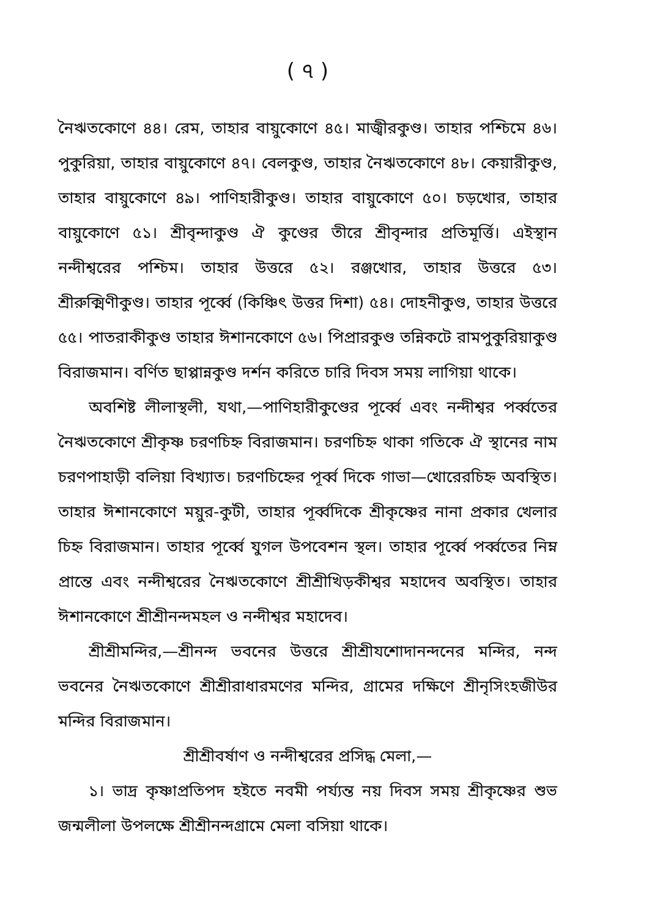( ৭ )
নৈঋতকোণে ৪৪। রেম, তাহার বায়ুকোণে ৪৫। মাজ্বীরকুণ্ড। তাহার পশ্চিমে ৪৬। পুকুরিয়া, তাহার বায়ুকোণে ৪৭। বেলকুণ্ড, তাহার নৈঋতকোণে ৪৮। কেয়ারীকুণ্ড, তাহার বায়ুকোণে ৪৯। পাণিহারীকুণ্ড। তাহার বায়ুকোণে ৫০। চড়খোর, তাহার বায়ুকোণে ৫১। শ্রীবৃন্দাকুণ্ড ঐ কুণ্ডের তীরে শ্রীবৃন্দার প্রতিমূর্ত্তি। এইস্থান নন্দীশ্বরের পশ্চিম। তাহার উত্তরে ৫২। রঞ্জখোর, তাহার উত্তরে ৫৩। শ্রীরুক্মিণীকুণ্ড। তাহার পূর্ব্বে (কিঞ্চিৎ উত্তর দিশা) ৫৪। দোহনীকুণ্ড, তাহার উত্তরে ৫৫। পাতরাকীকুণ্ড তাহার ঈশানকোণে ৫৬। পিপ্রারকুণ্ড তন্নিকটে রামপুকুরিয়াকুণ্ড বিরাজমান। বর্ণিত ছাপ্পান্নকুণ্ড দর্শন করিতে চারি দিবস সময় লাগিয়া থাকে।
অবশিষ্ট লীলাস্থলী, যথা,—পাণিহারীকুণ্ডের পূর্ব্বে এবং নন্দীশ্বর পর্ব্বতের নৈঋতকোণে শ্রীকৃষ্ণ চরণচিহ্ন বিরাজমান। চরণচিহ্ন থাকা গতিকে ঐ স্থানের নাম চরণপাহাড়ী বলিয়া বিখ্যাত। চরণচিহ্নের পূর্ব্ব দিকে গাভা—খোরেরচিহ্ন অবস্থিত। তাহার ঈশানকোণে ময়ুর-কুটী, তাহার পূর্ব্বদিকে শ্রীকৃষ্ণের নানা প্রকার খেলার চিহ্ন বিরাজমান। তাহার পূর্ব্বে যুগল উপবেশন স্থল। তাহার পূর্ব্বে পর্ব্বতের নিম্ন প্রান্তে এবং নন্দীশ্বরের নৈঋতকোণে শ্রীশ্রীখিড়কীশ্বর মহাদেব অবস্থিত। তাহার ঈশানকোণে শ্রীশ্রীনন্দমহল ও নন্দীশ্বর মহাদেব।
শ্রীশ্রীমন্দির,—শ্রীনন্দ ভবনের উত্তরে শ্রীশ্রীযশোদানন্দনের মন্দির, নন্দ ভবনের নৈঋতকোণে শ্রীশ্রীরাধারমণের মন্দির, গ্রামের দক্ষিণে শ্রীনৃসিংহজীউর মন্দির বিরাজমান।
শ্রীশ্রীবর্ষাণ ও নন্দীশ্বরের প্রসিদ্ধ মেলা,—
১। ভাদ্র কৃষ্ণাপ্রতিপদ হইতে নবমী পর্য্যন্ত নয় দিবস সময় শ্রীকৃষ্ণের শুভ জন্মলীলা উপলক্ষে শ্রীশ্রীনন্দগ্রামে মেলা বসিয়া থাকে।